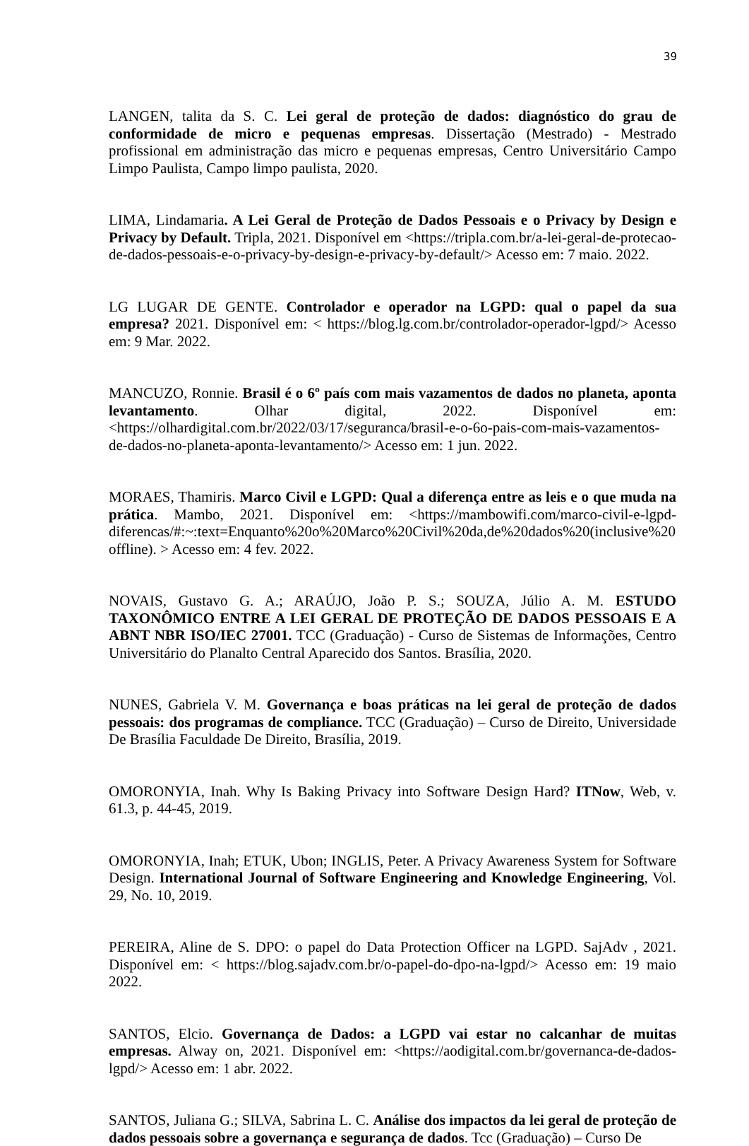39
LANGEN, talita da S. C. Lei geral de proteção de dados: diagnóstico do grau de conformidade de micro e pequenas empresas. Dissertação (Mestrado) - Mestrado profissional em administração das micro e pequenas empresas, Centro Universitário Campo Limpo Paulista, Campo limpo paulista, 2020.
LIMA, Lindamaria. A Lei Geral de Proteção de Dados Pessoais e o Privacy by Design e Privacy by Default. Tripla, 2021. Disponível em <https://tripla.com.br/a-lei-geral-de-protecao-de-dados-pessoais-e-o-privacy-by-design-e-privacy-by-default/> Acesso em: 7 maio. 2022.
LG LUGAR DE GENTE. Controlador e operador na LGPD: qual o papel da sua empresa? 2021. Disponível em: < https://blog.lg.com.br/controlador-operador-lgpd/> Acesso em: 9 Mar. 2022.
MANCUZO, Ronnie. Brasil é o 6º país com mais vazamentos de dados no planeta, aponta levantamento. Olhar digital, 2022. Disponível em: <https://olhardigital.com.br/2022/03/17/seguranca/brasil-e-o-6o-pais-com-mais-vazamentos-de-dados-no-planeta-aponta-levantamento/> Acesso em: 1 jun. 2022.
MORAES, Thamiris. Marco Civil e LGPD: Qual a diferença entre as leis e o que muda na prática. Mambo, 2021. Disponível em: <https://mambowifi.com/marco-civil-e-lgpd-diferencas/#:~:text=Enquanto%20o%20Marco%20Civil%20da,de%20dados%20(inclusive%20offline). > Acesso em: 4 fev. 2022.
NOVAIS, Gustavo G. A.; ARAÚJO, João P. S.; SOUZA, Júlio A. M. ESTUDO TAXONÔMICO ENTRE A LEI GERAL DE PROTEÇÃO DE DADOS PESSOAIS E A ABNT NBR ISO/IEC 27001. TCC (Graduação) - Curso de Sistemas de Informações, Centro Universitário do Planalto Central Aparecido dos Santos. Brasília, 2020.
NUNES, Gabriela V. M. Governança e boas práticas na lei geral de proteção de dados pessoais: dos programas de compliance. TCC (Graduação) – Curso de Direito, Universidade De Brasília Faculdade De Direito, Brasília, 2019.
OMORONYIA, Inah. Why Is Baking Privacy into Software Design Hard? ITNow, Web, v. 61.3, p. 44-45, 2019.
OMORONYIA, Inah; ETUK, Ubon; INGLIS, Peter. A Privacy Awareness System for Software Design. International Journal of Software Engineering and Knowledge Engineering, Vol. 29, No. 10, 2019.
PEREIRA, Aline de S. DPO: o papel do Data Protection Officer na LGPD. SajAdv , 2021. Disponível em: < https://blog.sajadv.com.br/o-papel-do-dpo-na-lgpd/> Acesso em: 19 maio 2022.
SANTOS, Elcio. Governança de Dados: a LGPD vai estar no calcanhar de muitas empresas. Alway on, 2021. Disponível em: <https://aodigital.com.br/governanca-de-dados-lgpd/> Acesso em: 1 abr. 2022.
SANTOS, Juliana G.; SILVA, Sabrina L. C. Análise dos impactos da lei geral de proteção de dados pessoais sobre a governança e segurança de dados. Tcc (Graduação) – Curso De